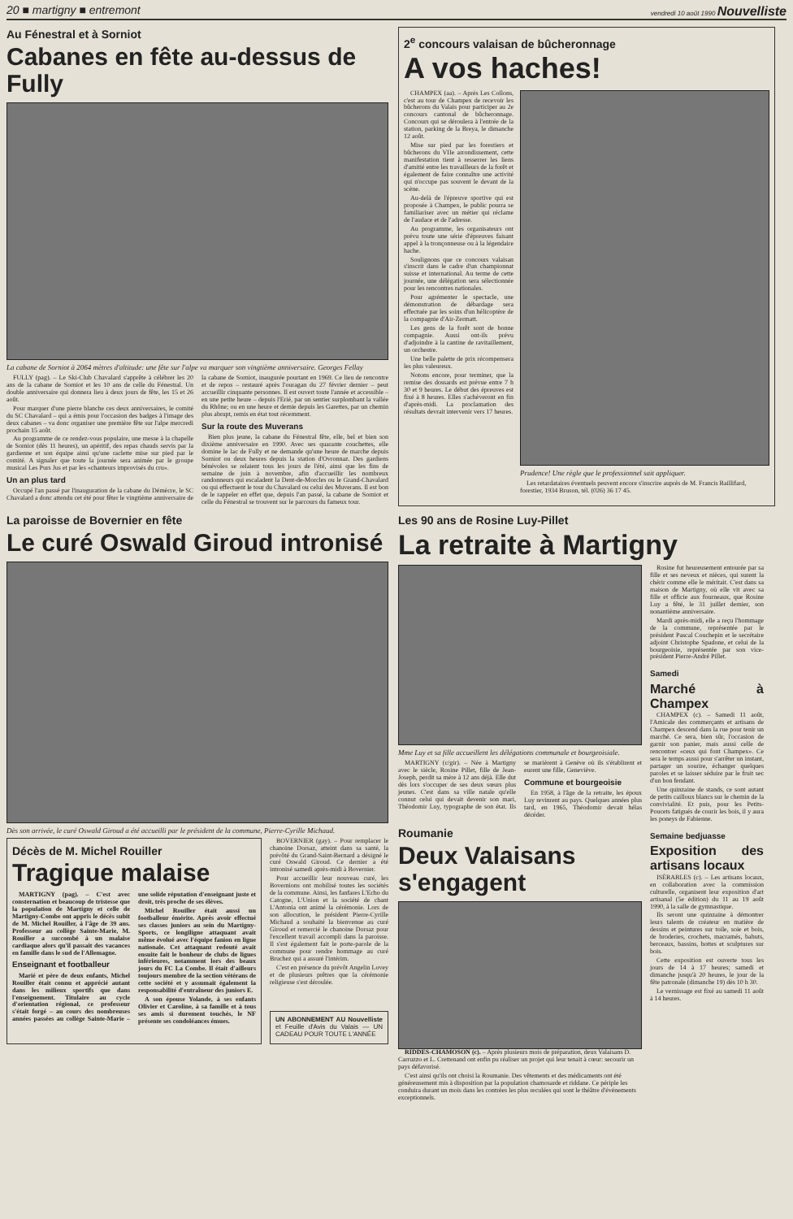20 ■ martigny ■ entremont vendredi 10 août 1990 Nouvelliste
Au Fénestral et à Sorniot
Cabanes en fête au-dessus de Fully
La cabane de Sorniot à 2064 mètres d'altitude: une fête sur l'alpe va marquer son vingtième anniversaire. Georges Fellay
FULLY (pag). – Le Ski-Club Chavalard s'apprête à célébrer les 20 ans de la cabane de Sorniot et les 10 ans de celle du Fénestral. Un double anniversaire qui donnera lieu à deux jours de fête, les 15 et 26 août.
Pour marquer d'une pierre blanche ces deux anniversaires, le comité du SC Chavalard – qui a émis pour l'occasion des badges à l'image des deux cabanes – va donc organiser une première fête sur l'alpe mercredi prochain 15 août.
Au programme de ce rendez-vous populaire, une messe à la chapelle de Sorniot (dès 11 heures), un apéritif, des repas chauds servis par la gardienne et son équipe ainsi qu'une raclette mise sur pied par le comité. A signaler que toute la journée sera animée par le groupe musical Les Purs Jus et par les «chanteurs improvisés du cru».
Un an plus tard
Occupé l'an passé par l'inauguration de la cabane du Démècre, le SC Chavalard a donc attendu cet été pour fêter le vingtième anniversaire de la cabane de Sorniot, inaugurée pourtant en 1969. Ce lieu de rencontre et de repos – restauré après l'ouragan du 27 février dernier – peut accueillir cinquante personnes. Il est ouvert toute l'année et accessible – en une petite heure – depuis l'Erié, par un sentier surplombant la vallée du Rhône; ou en une heure et demie depuis les Garettes, par un chemin plus abrupt, remis en état tout récemment.
Sur la route des Muverans
Bien plus jeune, la cabane du Fénestral fête, elle, bel et bien son dixième anniversaire en 1990. Avec ses quarante couchettes, elle domine le lac de Fully et ne demande qu'une heure de marche depuis Sorniot ou deux heures depuis la station d'Ovronnaz. Des gardiens bénévoles se relaient tous les jours de l'été, ainsi que les fins de semaine de juin à novembre, afin d'accueillir les nombreux randonneurs qui escaladent la Dent-de-Morcles ou le Grand-Chavalard ou qui effectuent le tour du Chavalard ou celui des Muverans. Il est bon de le rappeler en effet que, depuis l'an passé, la cabane de Sorniot et celle du Fénestral se trouvent sur le parcours du fameux tour.
2<sup>e</sup> concours valaisan de bûcheronnage
A vos haches!
CHAMPEX (aa). – Après Les Collons, c'est au tour de Champex de recevoir les bûcherons du Valais pour participer au 2e concours cantonal de bûcheronnage. Concours qui se déroulera à l'entrée de la station, parking de la Breya, le dimanche 12 août.
Mise sur pied par les forestiers et bûcherons du VIIe arrondissement, cette manifestation tient à resserrer les liens d'amitié entre les travailleurs de la forêt et également de faire connaître une activité qui n'occupe pas souvent le devant de la scène.
Au-delà de l'épreuve sportive qui est proposée à Champex, le public pourra se familiariser avec un métier qui réclame de l'audace et de l'adresse.
Au programme, les organisateurs ont prévu toute une série d'épreuves faisant appel à la tronçonneuse ou à la légendaire hache.
Soulignons que ce concours valaisan s'inscrit dans le cadre d'un championnat suisse et international. Au terme de cette journée, une délégation sera sélectionnée pour les rencontres nationales.
Pour agrémenter le spectacle, une démonstration de débardage sera effectuée par les soins d'un hélicoptère de la compagnie d'Air-Zermatt.
Les gens de la forêt sont de bonne compagnie. Aussi ont-ils prévu d'adjoindre à la cantine de ravitaillement, un orchestre.
Une belle palette de prix récompensera les plus valeureux.
Notons encore, pour terminer, que la remise des dossards est prévue entre 7 h 30 et 9 heures. Le début des épreuves est fixé à 8 heures. Elles s'achèveront en fin d'après-midi. La proclamation des résultats devrait intervenir vers 17 heures.
Prudence! Une règle que le professionnel sait appliquer.
Les retardataires éventuels peuvent encore s'inscrire auprès de M. Francis Baillifard, forestier, 1934 Bruson, tél. (026) 36 17 45.
La paroisse de Bovernier en fête
Le curé Oswald Giroud intronisé
Dès son arrivée, le curé Oswald Giroud a été accueilli par le président de la commune, Pierre-Cyrille Michaud.
Décès de M. Michel Rouiller
Tragique malaise
MARTIGNY (pag). – C'est avec consternation et beaucoup de tristesse que la population de Martigny et celle de Martigny-Combe ont appris le décès subit de M. Michel Rouiller, à l'âge de 39 ans. Professeur au collège Sainte-Marie, M. Rouiller a succombé à un malaise cardiaque alors qu'il passait des vacances en famille dans le sud de l'Allemagne.
Enseignant et footballeur
Marié et père de deux enfants, Michel Rouiller était connu et apprécié autant dans les milieux sportifs que dans l'enseignement. Titulaire au cycle d'orientation régional, ce professeur s'était forgé – au cours des nombreuses années passées au collège Sainte-Marie – une solide réputation d'enseignant juste et droit, très proche de ses élèves.
Michel Rouiller était aussi un footballeur émérite. Après avoir effectué ses classes juniors au sein du Martigny-Sports, ce longiligne attaquant avait même évolué avec l'équipe fanion en ligue nationale. Cet attaquant redouté avait ensuite fait le bonheur de clubs de ligues inférieures, notamment lors des beaux jours du FC La Combe. Il était d'ailleurs toujours membre de la section vétérans de cette société et y assumait également la responsabilité d'entraîneur des juniors E.
A son épouse Yolande, à ses enfants Olivier et Caroline, à sa famille et à tous ses amis si durement touchés, le NF présente ses condoléances émues.
BOVERNIER (gay). – Pour remplacer le chanoine Dorsaz, atteint dans sa santé, la prévôté du Grand-Saint-Bernard a désigné le curé Oswald Giroud. Ce dernier a été intronisé samedi après-midi à Bovernier.
Pour accueillir leur nouveau curé, les Bovernions ont mobilisé toutes les sociétés de la commune. Ainsi, les fanfares L'Echo du Catogne, L'Union et la société de chant L'Antonia ont animé la cérémonie. Lors de son allocution, le président Pierre-Cyrille Michaud a souhaité la bienvenue au curé Giroud et remercié le chanoine Dorsaz pour l'excellent travail accompli dans la paroisse. Il s'est également fait le porte-parole de la commune pour rendre hommage au curé Bruchez qui a assuré l'intérim.
C'est en présence du prévôt Angelin Lovey et de plusieurs prêtres que la cérémonie religieuse s'est déroulée.
UN ABONNEMENT AU Nouvelliste et Feuille d'Avis du Valais — UN CADEAU POUR TOUTE L'ANNÉE
Les 90 ans de Rosine Luy-Pillet
La retraite à Martigny
Mme Luy et sa fille accueillent les délégations communale et bourgeoisiale.
MARTIGNY (c/gir). – Née à Martigny avec le siècle, Rosine Pillet, fille de Jean-Joseph, perdit sa mère à 12 ans déjà. Elle dut dès lors s'occuper de ses deux sœurs plus jeunes. C'est dans sa ville natale qu'elle connut celui qui devait devenir son mari, Théodomir Luy, typographe de son état. Ils se marièrent à Genève où ils s'établirent et eurent une fille, Geneviève.
Commune et bourgeoisie
En 1958, à l'âge de la retraite, les époux Luy revinrent au pays. Quelques années plus tard, en 1965, Théodomir devait hélas décéder.
Roumanie
Deux Valaisans s'engagent
RIDDES-CHAMOSON (c). – Après plusieurs mois de préparation, deux Valaisans D. Carruzzo et L. Crettenand ont enfin pu réaliser un projet qui leur tenait à cœur: secourir un pays défavorisé.
C'est ainsi qu'ils ont choisi la Roumanie. Des vêtements et des médicaments ont été généreusement mis à disposition par la population chamosarde et riddane. Ce périple les conduira durant un mois dans les contrées les plus reculées qui sont le théâtre d'événements exceptionnels.
Rosine fut heureusement entourée par sa fille et ses neveux et nièces, qui surent la chérir comme elle le méritait. C'est dans sa maison de Martigny, où elle vit avec sa fille et officie aux fourneaux, que Rosine Luy a fêté, le 31 juillet dernier, son nonantième anniversaire.
Mardi après-midi, elle a reçu l'hommage de la commune, représentée par le président Pascal Couchepin et le secrétaire adjoint Christophe Spadone, et celui de la bourgeoisie, représentée par son vice-président Pierre-André Pillet.
Samedi
Marché à Champex
CHAMPEX (c). – Samedi 11 août, l'Amicale des commerçants et artisans de Champex descend dans la rue pour tenir un marché. Ce sera, bien sûr, l'occasion de garnir son panier, mais aussi celle de rencontrer «ceux qui font Champex». Ce sera le temps aussi pour s'arrêter un instant, partager un sourire, échanger quelques paroles et se laisser séduire par le fruit sec d'un bon fendant.
Une quinzaine de stands, ce sont autant de petits cailloux blancs sur le chemin de la convivialité. Et puis, pour les Petits-Poucets fatigués de courir les bois, il y aura les poneys de Fabienne.
Semaine bedjuasse
Exposition des artisans locaux
ISÉRABLES (c). – Les artisans locaux, en collaboration avec la commission culturelle, organisent leur exposition d'art artisanal (5e édition) du 11 au 19 août 1990, à la salle de gymnastique.
Ils seront une quinzaine à démontrer leurs talents de créateur en matière de dessins et peintures sur toile, soie et bois, de broderies, crochets, macramés, bahuts, berceaux, bassins, hottes et sculptures sur bois.
Cette exposition est ouverte tous les jours de 14 à 17 heures; samedi et dimanche jusqu'à 20 heures, le jour de la fête patronale (dimanche 19) dès 10 h 30.
Le vernissage est fixé au samedi 11 août à 14 heures.